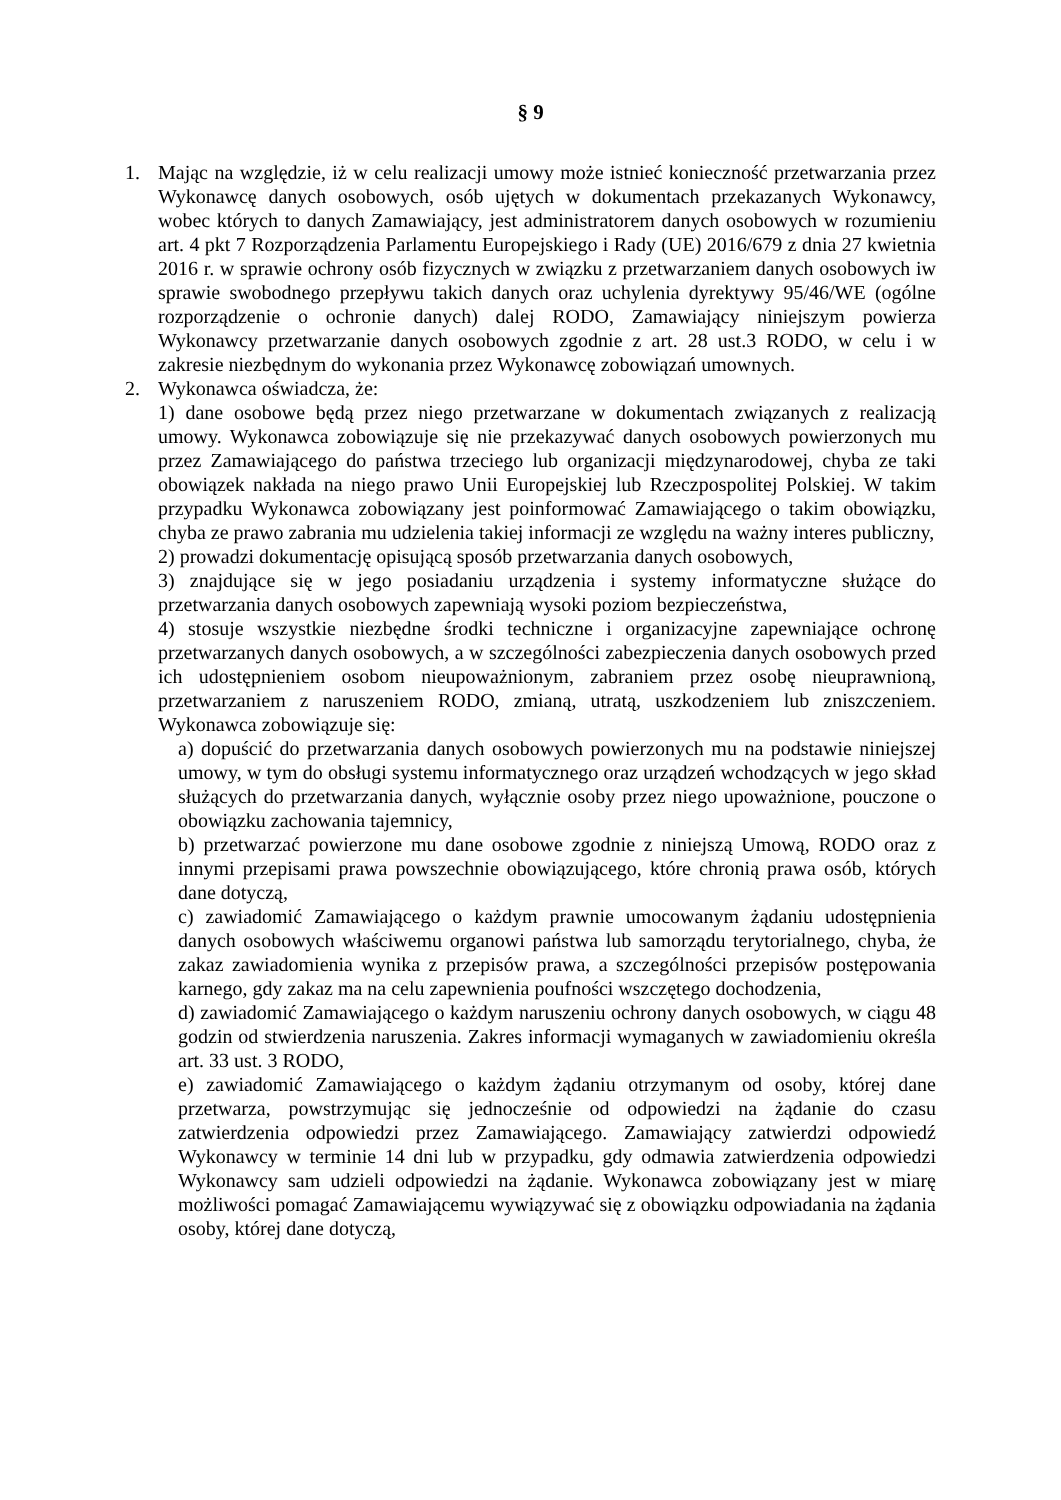§ 9
1. Mając na względzie, iż w celu realizacji umowy może istnieć konieczność przetwarzania przez Wykonawcę danych osobowych, osób ujętych w dokumentach przekazanych Wykonawcy, wobec których to danych Zamawiający, jest administratorem danych osobowych w rozumieniu art. 4 pkt 7 Rozporządzenia Parlamentu Europejskiego i Rady (UE) 2016/679 z dnia 27 kwietnia 2016 r. w sprawie ochrony osób fizycznych w związku z przetwarzaniem danych osobowych iw sprawie swobodnego przepływu takich danych oraz uchylenia dyrektywy 95/46/WE (ogólne rozporządzenie o ochronie danych) dalej RODO, Zamawiający niniejszym powierza Wykonawcy przetwarzanie danych osobowych zgodnie z art. 28 ust.3 RODO, w celu i w zakresie niezbędnym do wykonania przez Wykonawcę zobowiązań umownych.
2. Wykonawca oświadcza, że:
1) dane osobowe będą przez niego przetwarzane w dokumentach związanych z realizacją umowy. Wykonawca zobowiązuje się nie przekazywać danych osobowych powierzonych mu przez Zamawiającego do państwa trzeciego lub organizacji międzynarodowej, chyba ze taki obowiązek nakłada na niego prawo Unii Europejskiej lub Rzeczpospolitej Polskiej. W takim przypadku Wykonawca zobowiązany jest poinformować Zamawiającego o takim obowiązku, chyba ze prawo zabrania mu udzielenia takiej informacji ze względu na ważny interes publiczny,
2) prowadzi dokumentację opisującą sposób przetwarzania danych osobowych,
3) znajdujące się w jego posiadaniu urządzenia i systemy informatyczne służące do przetwarzania danych osobowych zapewniają wysoki poziom bezpieczeństwa,
4) stosuje wszystkie niezbędne środki techniczne i organizacyjne zapewniające ochronę przetwarzanych danych osobowych, a w szczególności zabezpieczenia danych osobowych przed ich udostępnieniem osobom nieupoważnionym, zabraniem przez osobę nieuprawnioną, przetwarzaniem z naruszeniem RODO, zmianą, utratą, uszkodzeniem lub zniszczeniem. Wykonawca zobowiązuje się:
a) dopuścić do przetwarzania danych osobowych powierzonych mu na podstawie niniejszej umowy, w tym do obsługi systemu informatycznego oraz urządzeń wchodzących w jego skład służących do przetwarzania danych, wyłącznie osoby przez niego upoważnione, pouczone o obowiązku zachowania tajemnicy,
b) przetwarzać powierzone mu dane osobowe zgodnie z niniejszą Umową, RODO oraz z innymi przepisami prawa powszechnie obowiązującego, które chronią prawa osób, których dane dotyczą,
c) zawiadomić Zamawiającego o każdym prawnie umocowanym żądaniu udostępnienia danych osobowych właściwemu organowi państwa lub samorządu terytorialnego, chyba, że zakaz zawiadomienia wynika z przepisów prawa, a szczególności przepisów postępowania karnego, gdy zakaz ma na celu zapewnienia poufności wszczętego dochodzenia,
d) zawiadomić Zamawiającego o każdym naruszeniu ochrony danych osobowych, w ciągu 48 godzin od stwierdzenia naruszenia. Zakres informacji wymaganych w zawiadomieniu określa art. 33 ust. 3 RODO,
e) zawiadomić Zamawiającego o każdym żądaniu otrzymanym od osoby, której dane przetwarza, powstrzymując się jednocześnie od odpowiedzi na żądanie do czasu zatwierdzenia odpowiedzi przez Zamawiającego. Zamawiający zatwierdzi odpowiedź Wykonawcy w terminie 14 dni lub w przypadku, gdy odmawia zatwierdzenia odpowiedzi Wykonawcy sam udzieli odpowiedzi na żądanie. Wykonawca zobowiązany jest w miarę możliwości pomagać Zamawiającemu wywiązywać się z obowiązku odpowiadania na żądania osoby, której dane dotyczą,